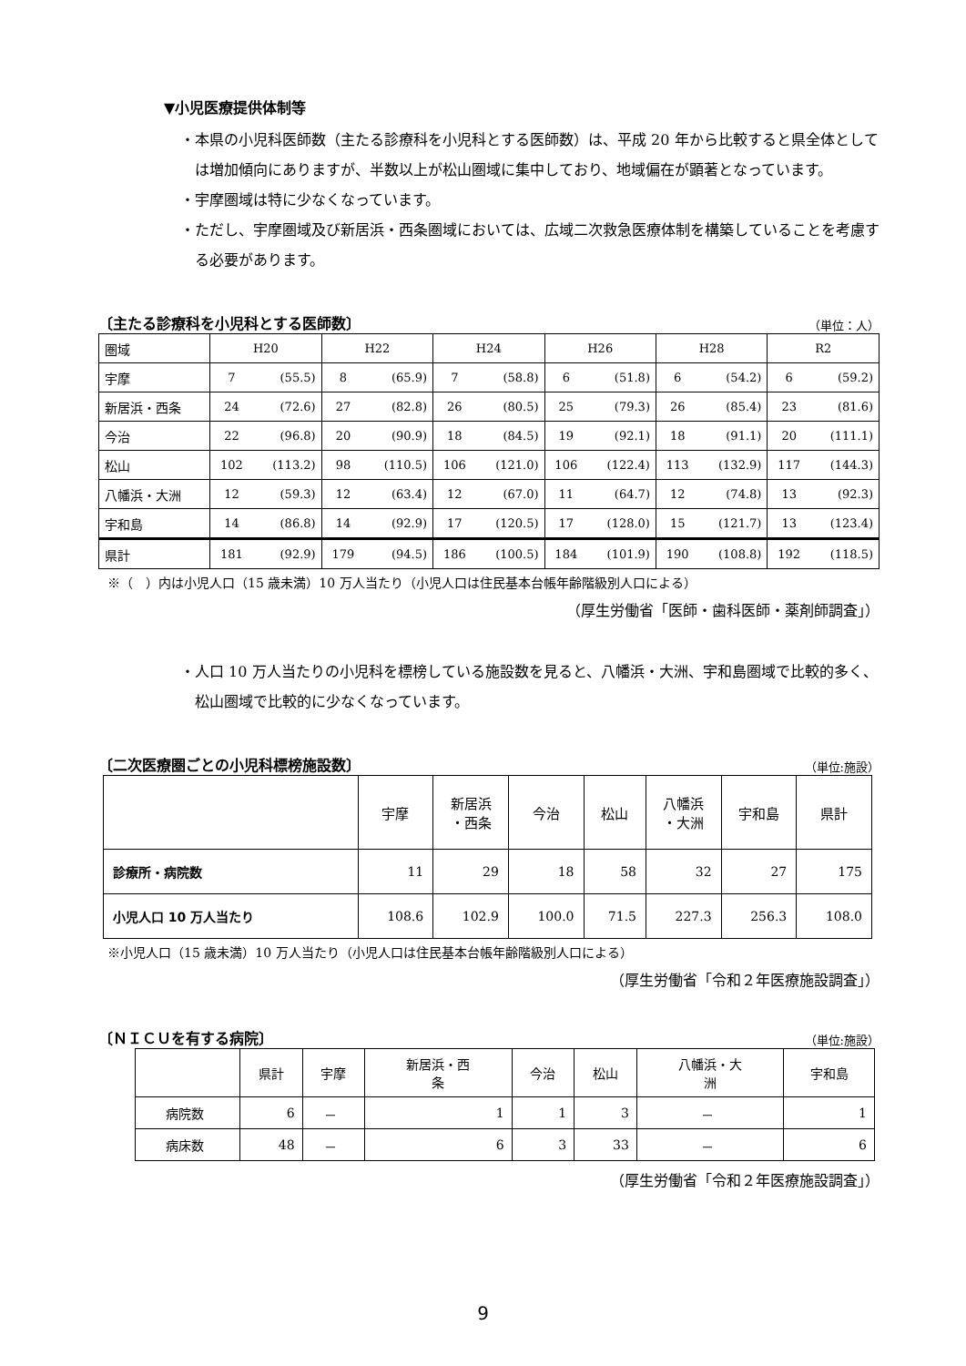▼小児医療提供体制等
・本県の小児科医師数（主たる診療科を小児科とする医師数）は、平成 20 年から比較すると県全体としては増加傾向にありますが、半数以上が松山圏域に集中しており、地域偏在が顕著となっています。
・宇摩圏域は特に少なくなっています。
・ただし、宇摩圏域及び新居浜・西条圏域においては、広域二次救急医療体制を構築していることを考慮する必要があります。
〔主たる診療科を小児科とする医師数〕 （単位：人）
| 圏域 | H20 | | H22 | | H24 | | H26 | | H28 | | R2 | |
| 宇摩 | 7 | (55.5) | 8 | (65.9) | 7 | (58.8) | 6 | (51.8) | 6 | (54.2) | 6 | (59.2) |
| 新居浜・西条 | 24 | (72.6) | 27 | (82.8) | 26 | (80.5) | 25 | (79.3) | 26 | (85.4) | 23 | (81.6) |
| 今治 | 22 | (96.8) | 20 | (90.9) | 18 | (84.5) | 19 | (92.1) | 18 | (91.1) | 20 | (111.1) |
| 松山 | 102 | (113.2) | 98 | (110.5) | 106 | (121.0) | 106 | (122.4) | 113 | (132.9) | 117 | (144.3) |
| 八幡浜・大洲 | 12 | (59.3) | 12 | (63.4) | 12 | (67.0) | 11 | (64.7) | 12 | (74.8) | 13 | (92.3) |
| 宇和島 | 14 | (86.8) | 14 | (92.9) | 17 | (120.5) | 17 | (128.0) | 15 | (121.7) | 13 | (123.4) |
| 県計 | 181 | (92.9) | 179 | (94.5) | 186 | (100.5) | 184 | (101.9) | 190 | (108.8) | 192 | (118.5) |
※（　）内は小児人口（15 歳未満）10 万人当たり（小児人口は住民基本台帳年齢階級別人口による）
（厚生労働省「医師・歯科医師・薬剤師調査」）
・人口 10 万人当たりの小児科を標榜している施設数を見ると、八幡浜・大洲、宇和島圏域で比較的多く、松山圏域で比較的に少なくなっています。
〔二次医療圏ごとの小児科標榜施設数〕 （単位:施設）
| | 宇摩 | 新居浜 ・西条 | 今治 | 松山 | 八幡浜 ・大洲 | 宇和島 | 県計 |
| --- | --- | --- | --- | --- | --- | --- | --- |
| 診療所・病院数 | 11 | 29 | 18 | 58 | 32 | 27 | 175 |
| 小児人口 10 万人当たり | 108.6 | 102.9 | 100.0 | 71.5 | 227.3 | 256.3 | 108.0 |
※小児人口（15 歳未満）10 万人当たり（小児人口は住民基本台帳年齢階級別人口による）
（厚生労働省「令和２年医療施設調査」）
〔ＮＩＣＵを有する病院〕 （単位:施設）
| | 県計 | 宇摩 | 新居浜・西 条 | 今治 | 松山 | 八幡浜・大 洲 | 宇和島 |
| --- | --- | --- | --- | --- | --- | --- | --- |
| 病院数 | 6 | － | 1 | 1 | 3 | － | 1 |
| 病床数 | 48 | － | 6 | 3 | 33 | － | 6 |
（厚生労働省「令和２年医療施設調査」）
9